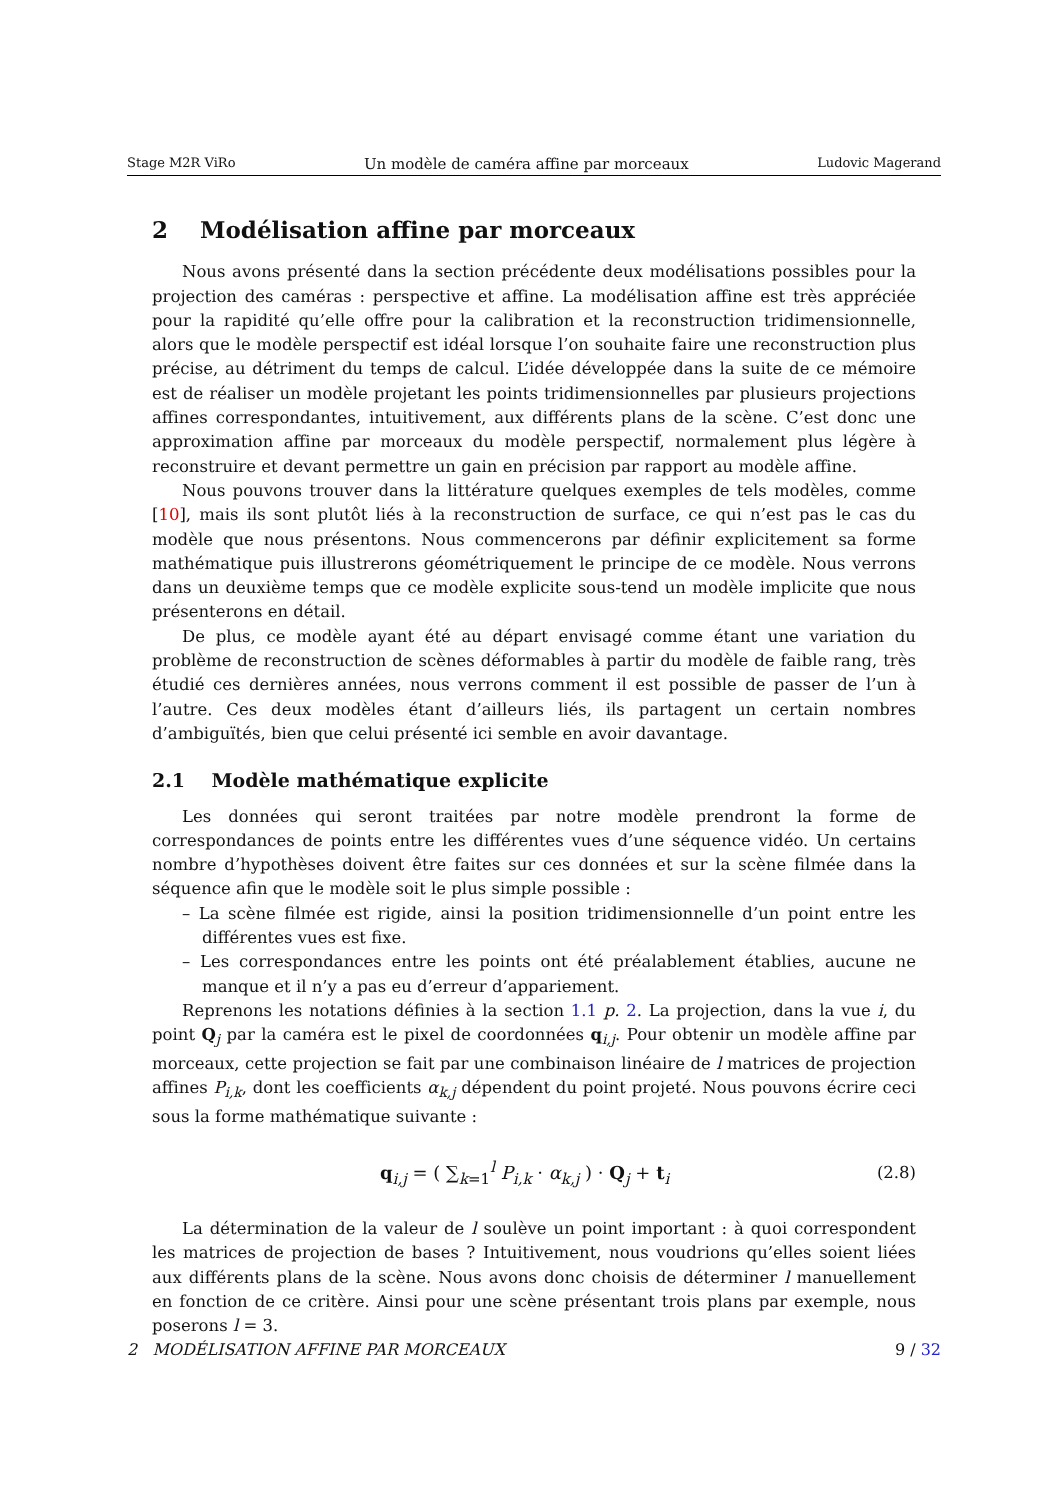Stage M2R ViRo Un modèle de caméra affine par morceaux Ludovic Magerand
2 Modélisation affine par morceaux
Nous avons présenté dans la section précédente deux modélisations possibles pour la projection des caméras : perspective et affine. La modélisation affine est très appréciée pour la rapidité qu’elle offre pour la calibration et la reconstruction tridimensionnelle, alors que le modèle perspectif est idéal lorsque l’on souhaite faire une reconstruction plus précise, au détriment du temps de calcul. L’idée développée dans la suite de ce mémoire est de réaliser un modèle projetant les points tridimensionnelles par plusieurs projections affines correspondantes, intuitivement, aux différents plans de la scène. C’est donc une approximation affine par morceaux du modèle perspectif, normalement plus légère à reconstruire et devant permettre un gain en précision par rapport au modèle affine.
Nous pouvons trouver dans la littérature quelques exemples de tels modèles, comme [10], mais ils sont plutôt liés à la reconstruction de surface, ce qui n’est pas le cas du modèle que nous présentons. Nous commencerons par définir explicitement sa forme mathématique puis illustrerons géométriquement le principe de ce modèle. Nous verrons dans un deuxième temps que ce modèle explicite sous-tend un modèle implicite que nous présenterons en détail.
De plus, ce modèle ayant été au départ envisagé comme étant une variation du problème de reconstruction de scènes déformables à partir du modèle de faible rang, très étudié ces dernières années, nous verrons comment il est possible de passer de l’un à l’autre. Ces deux modèles étant d’ailleurs liés, ils partagent un certain nombres d’ambiguïtés, bien que celui présenté ici semble en avoir davantage.
2.1 Modèle mathématique explicite
Les données qui seront traitées par notre modèle prendront la forme de correspondances de points entre les différentes vues d’une séquence vidéo. Un certains nombre d’hypothèses doivent être faites sur ces données et sur la scène filmée dans la séquence afin que le modèle soit le plus simple possible :
– La scène filmée est rigide, ainsi la position tridimensionnelle d’un point entre les différentes vues est fixe.
– Les correspondances entre les points ont été préalablement établies, aucune ne manque et il n’y a pas eu d’erreur d’appariement.
Reprenons les notations définies à la section 1.1 p. 2. La projection, dans la vue i, du point Q<sub>j</sub> par la caméra est le pixel de coordonnées q<sub>i,j</sub>. Pour obtenir un modèle affine par morceaux, cette projection se fait par une combinaison linéaire de l matrices de projection affines P<sub>i,k</sub>, dont les coefficients α<sub>k,j</sub> dépendent du point projeté. Nous pouvons écrire ceci sous la forme mathématique suivante :
q<sub>i,j</sub> = ( ∑<sub>k=1</sub><sup>l</sup> P<sub>i,k</sub> · α<sub>k,j</sub> ) · Q<sub>j</sub> + t<sub>i</sub> (2.8)
La détermination de la valeur de l soulève un point important : à quoi correspondent les matrices de projection de bases ? Intuitivement, nous voudrions qu’elles soient liées aux différents plans de la scène. Nous avons donc choisis de déterminer l manuellement en fonction de ce critère. Ainsi pour une scène présentant trois plans par exemple, nous poserons l = 3.
2 MODÉLISATION AFFINE PAR MORCEAUX 9 / 32